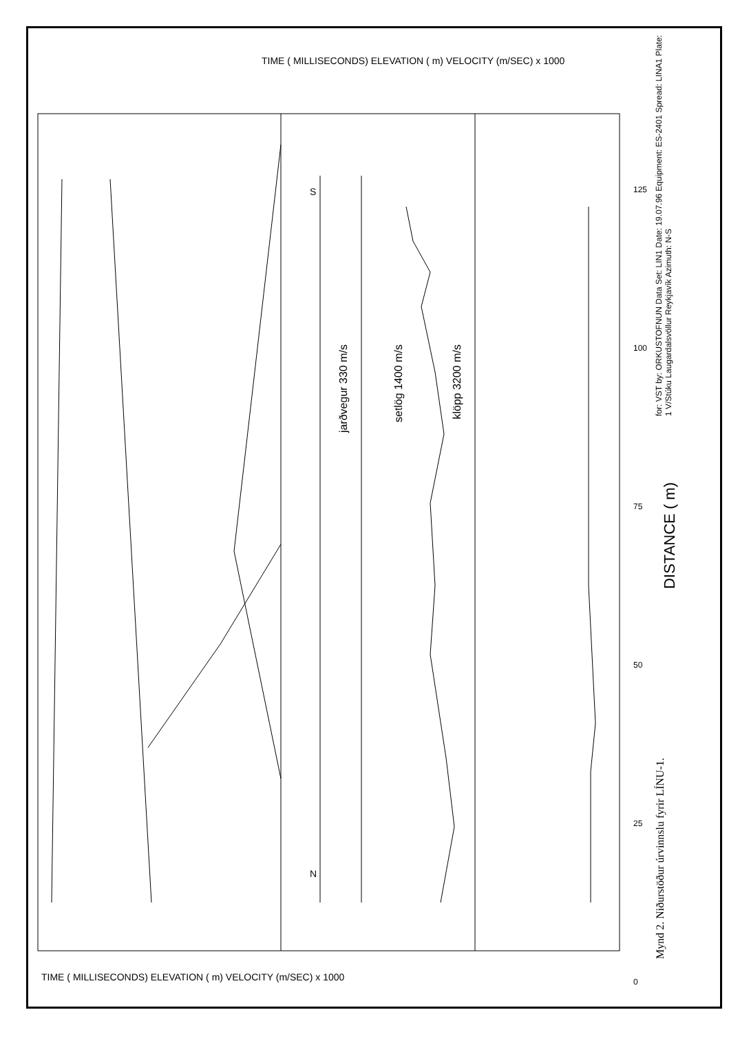for: VST by: ORKUSTOFNUN Data Set: LIN1 Date: 19.07.96 Equipment: ES-2401 Spread: LINA1 Plate: 1 V/Stúku Laugardalsvöllur Reykjavík Azimuth: N-S
Mynd 2. Niðurstöður úrvinnslu fyrir LÍNU-1.
DISTANCE ( m)
jarðvegur 330 m/s
setlög 1400 m/s
klöpp 3200 m/s
TIME ( MILLISECONDS) ELEVATION ( m) VELOCITY (m/SEC) x 1000
TIME ( MILLISECONDS) ELEVATION ( m) VELOCITY (m/SEC) x 1000
125 100 75 50 25 0
N
S